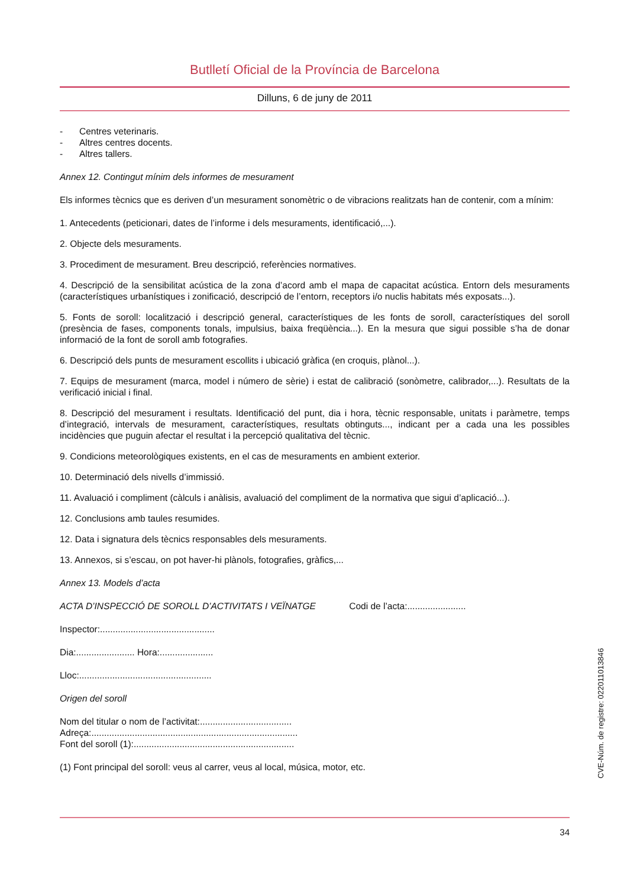Butlletí Oficial de la Província de Barcelona
Dilluns, 6 de juny de 2011
- Centres veterinaris.
- Altres centres docents.
- Altres tallers.
Annex 12. Contingut mínim dels informes de mesurament
Els informes tècnics que es deriven d’un mesurament sonomètric o de vibracions realitzats han de contenir, com a mínim:
1. Antecedents (peticionari, dates de l’informe i dels mesuraments, identificació,...).
2. Objecte dels mesuraments.
3. Procediment de mesurament. Breu descripció, referències normatives.
4. Descripció de la sensibilitat acústica de la zona d’acord amb el mapa de capacitat acústica. Entorn dels mesuraments (característiques urbanístiques i zonificació, descripció de l’entorn, receptors i/o nuclis habitats més exposats...).
5. Fonts de soroll: localització i descripció general, característiques de les fonts de soroll, característiques del soroll (presència de fases, components tonals, impulsius, baixa freqüència...). En la mesura que sigui possible s’ha de donar informació de la font de soroll amb fotografies.
6. Descripció dels punts de mesurament escollits i ubicació gràfica (en croquis, plànol...).
7. Equips de mesurament (marca, model i número de sèrie) i estat de calibració (sonòmetre, calibrador,...). Resultats de la verificació inicial i final.
8. Descripció del mesurament i resultats. Identificació del punt, dia i hora, tècnic responsable, unitats i paràmetre, temps d’integració, intervals de mesurament, característiques, resultats obtinguts..., indicant per a cada una les possibles incidències que puguin afectar el resultat i la percepció qualitativa del tècnic.
9. Condicions meteorològiques existents, en el cas de mesuraments en ambient exterior.
10. Determinació dels nivells d’immissió.
11. Avaluació i compliment (càlculs i anàlisis, avaluació del compliment de la normativa que sigui d’aplicació...).
12. Conclusions amb taules resumides.
12. Data i signatura dels tècnics responsables dels mesuraments.
13. Annexos, si s’escau, on pot haver-hi plànols, fotografies, gràfics,...
Annex 13. Models d’acta
ACTA D’INSPECCIÓ DE SOROLL D’ACTIVITATS I VEÏNATGE Codi de l’acta:.......................
Inspector:.............................................
Dia:....................... Hora:.....................
Lloc:....................................................
Origen del soroll
Nom del titular o nom de l’activitat:....................................
Adreça:.................................................................................
Font del soroll (1):...............................................................
(1) Font principal del soroll: veus al carrer, veus al local, música, motor, etc.
CVE-Núm. de registre: 022011013846
34